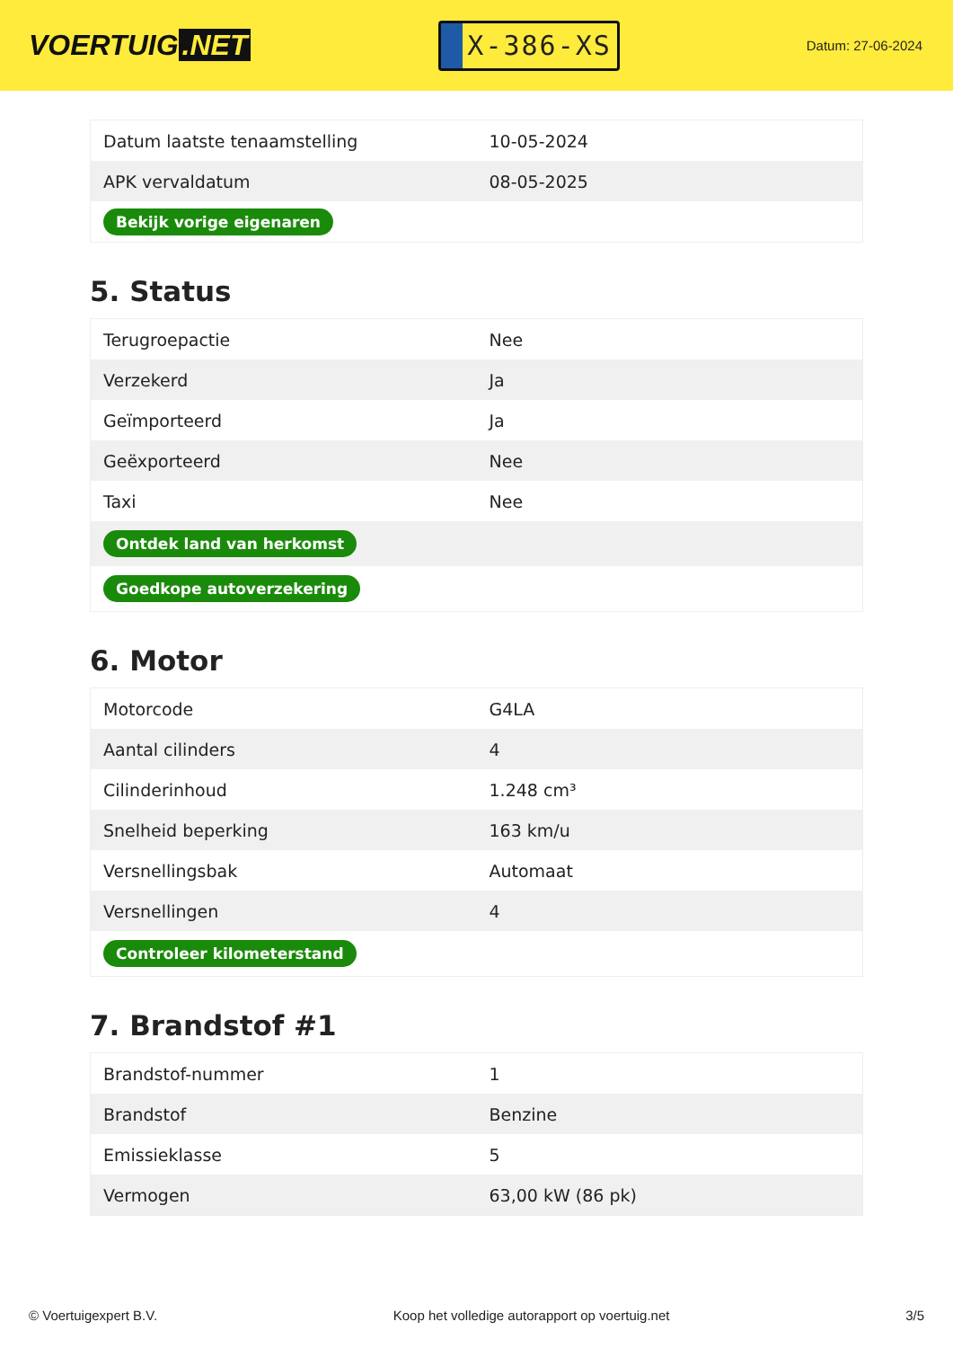VOERTUIG.NET
X-386-XS
Datum: 27-06-2024
| Datum laatste tenaamstelling | 10-05-2024 |
| APK vervaldatum | 08-05-2025 |
| Bekijk vorige eigenaren | |
5. Status
| Terugroepactie | Nee |
| Verzekerd | Ja |
| Geïmporteerd | Ja |
| Geëxporteerd | Nee |
| Taxi | Nee |
| Ontdek land van herkomst | |
| Goedkope autoverzekering | |
6. Motor
| Motorcode | G4LA |
| Aantal cilinders | 4 |
| Cilinderinhoud | 1.248 cm³ |
| Snelheid beperking | 163 km/u |
| Versnellingsbak | Automaat |
| Versnellingen | 4 |
| Controleer kilometerstand | |
7. Brandstof #1
| Brandstof-nummer | 1 |
| Brandstof | Benzine |
| Emissieklasse | 5 |
| Vermogen | 63,00 kW (86 pk) |
© Voertuigexpert B.V. Koop het volledige autorapport op voertuig.net 3/5